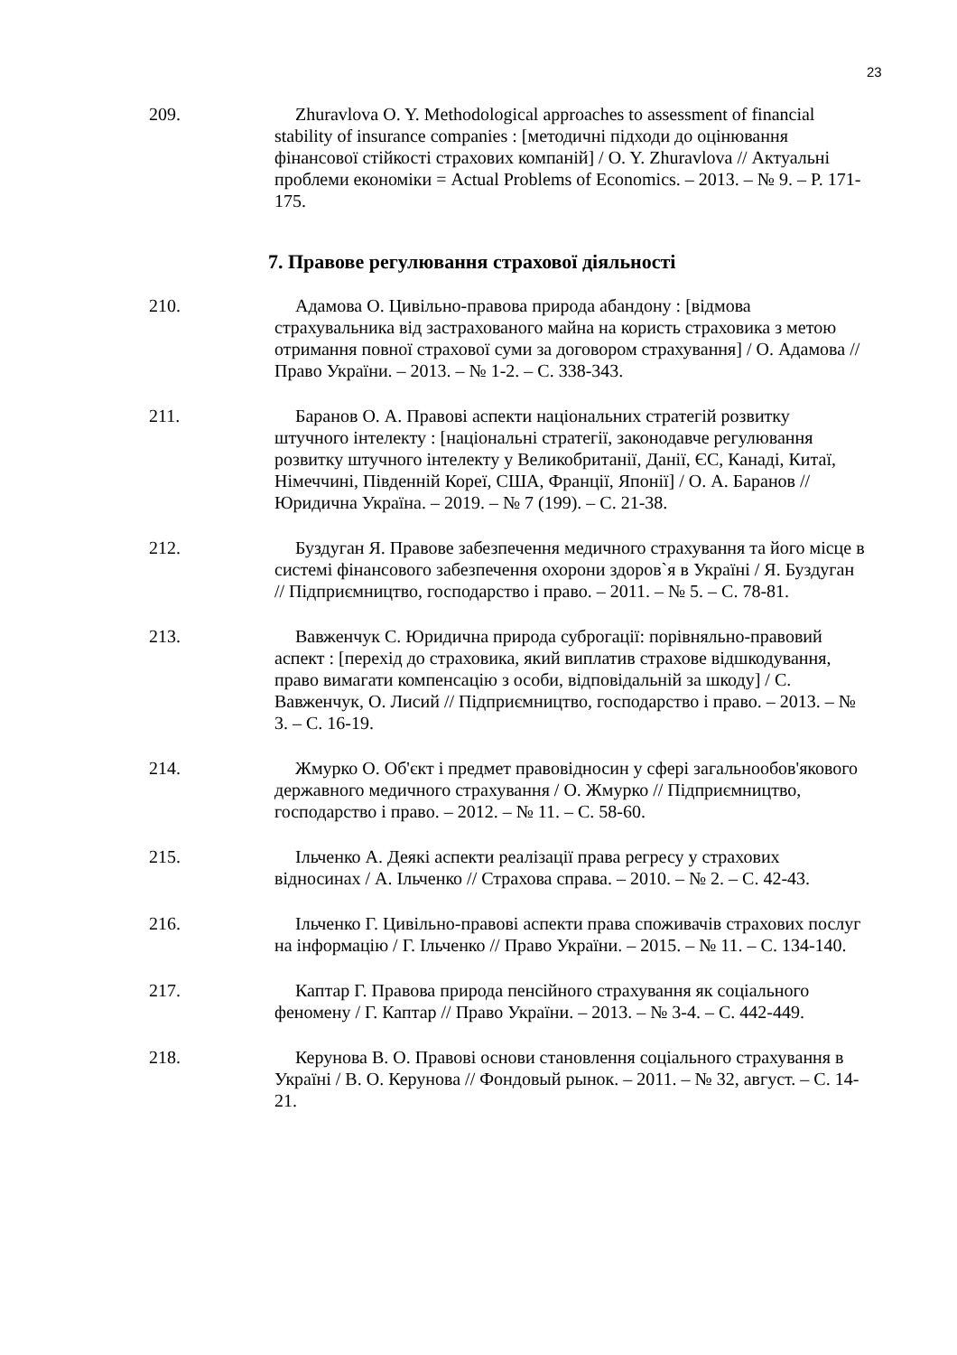23
209. Zhuravlova O. Y. Methodological approaches to assessment of financial stability of insurance companies : [методичні підходи до оцінювання фінансової стійкості страхових компаній] / O. Y. Zhuravlova // Актуальні проблеми економіки = Actual Problems of Economics. – 2013. – № 9. – P. 171-175.
7. Правове регулювання страхової діяльності
210. Адамова О. Цивільно-правова природа абандону : [відмова страхувальника від застрахованого майна на користь страховика з метою отримання повної страхової суми за договором страхування] / О. Адамова // Право України. – 2013. – № 1-2. – С. 338-343.
211. Баранов О. А. Правові аспекти національних стратегій розвитку штучного інтелекту : [національні стратегії, законодавче регулювання розвитку штучного інтелекту у Великобританії, Данії, ЄС, Канаді, Китаї, Німеччині, Південній Кореї, США, Франції, Японії] / О. А. Баранов // Юридична Україна. – 2019. – № 7 (199). – С. 21-38.
212. Буздуган Я. Правове забезпечення медичного страхування та його місце в системі фінансового забезпечення охорони здоров`я в Україні / Я. Буздуган // Підприємництво, господарство і право. – 2011. – № 5. – С. 78-81.
213. Вавженчук С. Юридична природа суброгації: порівняльно-правовий аспект : [перехід до страховика, який виплатив страхове відшкодування, право вимагати компенсацію з особи, відповідальній за шкоду] / С. Вавженчук, О. Лисий // Підприємництво, господарство і право. – 2013. – № 3. – С. 16-19.
214. Жмурко О. Об'єкт і предмет правовідносин у сфері загальнообов'якового державного медичного страхування / О. Жмурко // Підприємництво, господарство і право. – 2012. – № 11. – С. 58-60.
215. Ільченко А. Деякі аспекти реалізації права регресу у страхових відносинах / А. Ільченко // Страхова справа. – 2010. – № 2. – С. 42-43.
216. Ільченко Г. Цивільно-правові аспекти права споживачів страхових послуг на інформацію / Г. Ільченко // Право України. – 2015. – № 11. – С. 134-140.
217. Каптар Г. Правова природа пенсійного страхування як соціального феномену / Г. Каптар // Право України. – 2013. – № 3-4. – С. 442-449.
218. Керунова В. О. Правові основи становлення соціального страхування в Україні / В. О. Керунова // Фондовый рынок. – 2011. – № 32, август. – С. 14-21.